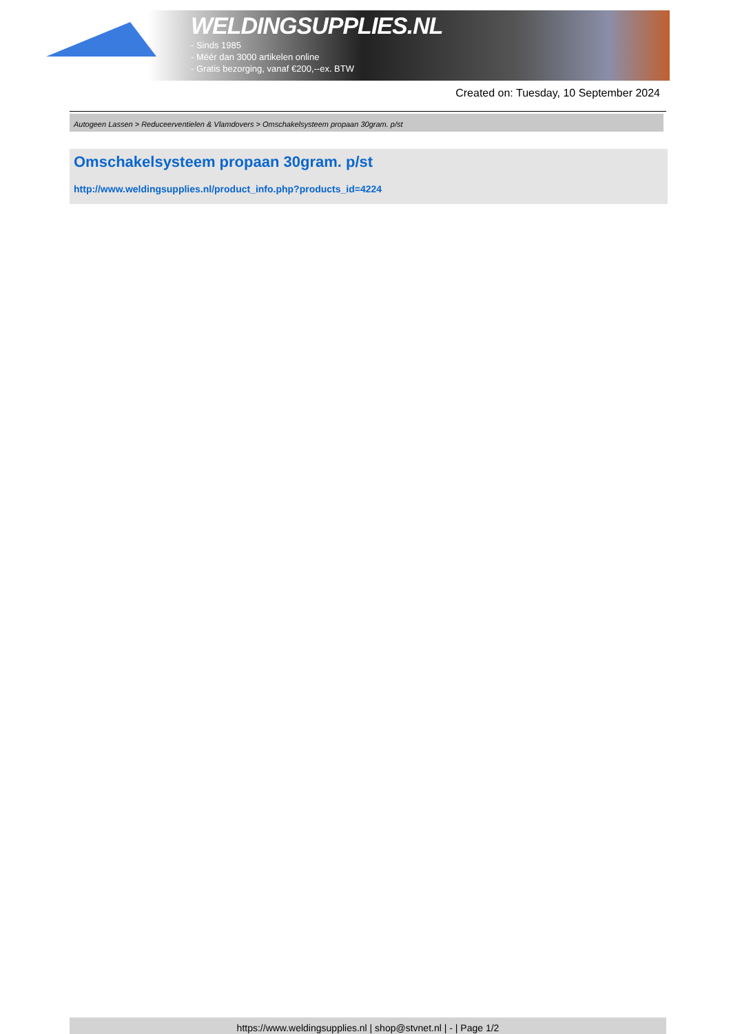WELDINGSUPPLIES.NL
- Sinds 1985
- Méér dan 3000 artikelen online
- Gratis bezorging, vanaf €200,--ex. BTW
Created on: Tuesday, 10 September 2024
Autogeen Lassen > Reduceerventielen & Vlamdovers > Omschakelsysteem propaan 30gram. p/st
Omschakelsysteem propaan 30gram. p/st
http://www.weldingsupplies.nl/product_info.php?products_id=4224
https://www.weldingsupplies.nl | shop@stvnet.nl | - | Page 1/2